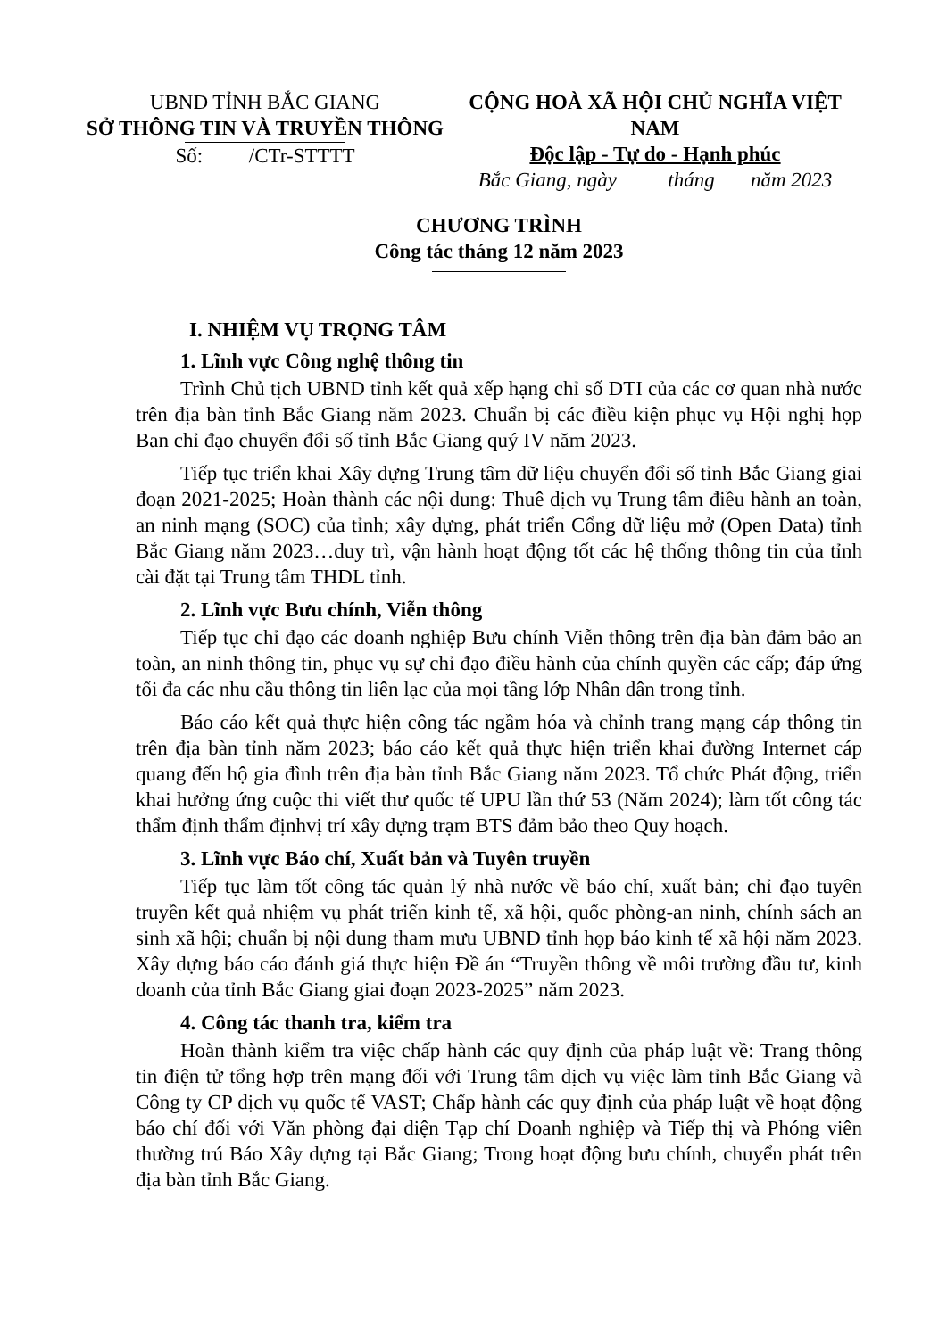UBND TỈNH BẮC GIANG
SỞ THÔNG TIN VÀ TRUYỀN THÔNG
Số: /CTr-STTTT
CỘNG HOÀ XÃ HỘI CHỦ NGHĨA VIỆT NAM
Độc lập - Tự do - Hạnh phúc
Bắc Giang, ngày tháng năm 2023
CHƯƠNG TRÌNH
Công tác tháng 12 năm 2023
I. NHIỆM VỤ TRỌNG TÂM
1. Lĩnh vực Công nghệ thông tin
Trình Chủ tịch UBND tỉnh kết quả xếp hạng chỉ số DTI của các cơ quan nhà nước trên địa bàn tỉnh Bắc Giang năm 2023. Chuẩn bị các điều kiện phục vụ Hội nghị họp Ban chỉ đạo chuyển đổi số tỉnh Bắc Giang quý IV năm 2023.
Tiếp tục triển khai Xây dựng Trung tâm dữ liệu chuyển đổi số tỉnh Bắc Giang giai đoạn 2021-2025; Hoàn thành các nội dung: Thuê dịch vụ Trung tâm điều hành an toàn, an ninh mạng (SOC) của tỉnh; xây dựng, phát triển Cổng dữ liệu mở (Open Data) tỉnh Bắc Giang năm 2023…duy trì, vận hành hoạt động tốt các hệ thống thông tin của tỉnh cài đặt tại Trung tâm THDL tỉnh.
2. Lĩnh vực Bưu chính, Viễn thông
Tiếp tục chỉ đạo các doanh nghiệp Bưu chính Viễn thông trên địa bàn đảm bảo an toàn, an ninh thông tin, phục vụ sự chỉ đạo điều hành của chính quyền các cấp; đáp ứng tối đa các nhu cầu thông tin liên lạc của mọi tầng lớp Nhân dân trong tỉnh.
Báo cáo kết quả thực hiện công tác ngầm hóa và chỉnh trang mạng cáp thông tin trên địa bàn tỉnh năm 2023; báo cáo kết quả thực hiện triển khai đường Internet cáp quang đến hộ gia đình trên địa bàn tỉnh Bắc Giang năm 2023. Tổ chức Phát động, triển khai hưởng ứng cuộc thi viết thư quốc tế UPU lần thứ 53 (Năm 2024); làm tốt công tác thẩm định thẩm địnhvị trí xây dựng trạm BTS đảm bảo theo Quy hoạch.
3. Lĩnh vực Báo chí, Xuất bản và Tuyên truyền
Tiếp tục làm tốt công tác quản lý nhà nước về báo chí, xuất bản; chỉ đạo tuyên truyền kết quả nhiệm vụ phát triển kinh tế, xã hội, quốc phòng-an ninh, chính sách an sinh xã hội; chuẩn bị nội dung tham mưu UBND tỉnh họp báo kinh tế xã hội năm 2023. Xây dựng báo cáo đánh giá thực hiện Đề án “Truyền thông về môi trường đầu tư, kinh doanh của tỉnh Bắc Giang giai đoạn 2023-2025” năm 2023.
4. Công tác thanh tra, kiểm tra
Hoàn thành kiểm tra việc chấp hành các quy định của pháp luật về: Trang thông tin điện tử tổng hợp trên mạng đối với Trung tâm dịch vụ việc làm tỉnh Bắc Giang và Công ty CP dịch vụ quốc tế VAST; Chấp hành các quy định của pháp luật về hoạt động báo chí đối với Văn phòng đại diện Tạp chí Doanh nghiệp và Tiếp thị và Phóng viên thường trú Báo Xây dựng tại Bắc Giang; Trong hoạt động bưu chính, chuyển phát trên địa bàn tỉnh Bắc Giang.